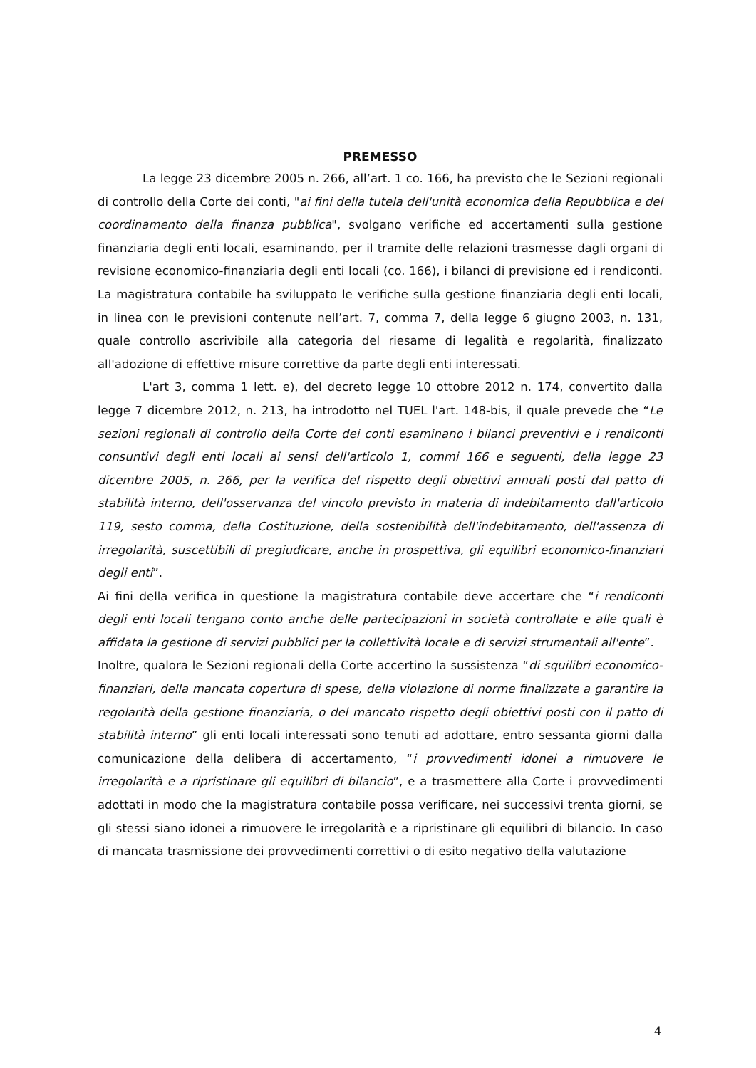PREMESSO
La legge 23 dicembre 2005 n. 266, all’art. 1 co. 166, ha previsto che le Sezioni regionali di controllo della Corte dei conti, "ai fini della tutela dell'unità economica della Repubblica e del coordinamento della finanza pubblica", svolgano verifiche ed accertamenti sulla gestione finanziaria degli enti locali, esaminando, per il tramite delle relazioni trasmesse dagli organi di revisione economico-finanziaria degli enti locali (co. 166), i bilanci di previsione ed i rendiconti. La magistratura contabile ha sviluppato le verifiche sulla gestione finanziaria degli enti locali, in linea con le previsioni contenute nell’art. 7, comma 7, della legge 6 giugno 2003, n. 131, quale controllo ascrivibile alla categoria del riesame di legalità e regolarità, finalizzato all'adozione di effettive misure correttive da parte degli enti interessati.
L'art 3, comma 1 lett. e), del decreto legge 10 ottobre 2012 n. 174, convertito dalla legge 7 dicembre 2012, n. 213, ha introdotto nel TUEL l'art. 148-bis, il quale prevede che “Le sezioni regionali di controllo della Corte dei conti esaminano i bilanci preventivi e i rendiconti consuntivi degli enti locali ai sensi dell'articolo 1, commi 166 e seguenti, della legge 23 dicembre 2005, n. 266, per la verifica del rispetto degli obiettivi annuali posti dal patto di stabilità interno, dell'osservanza del vincolo previsto in materia di indebitamento dall'articolo 119, sesto comma, della Costituzione, della sostenibilità dell'indebitamento, dell'assenza di irregolarità, suscettibili di pregiudicare, anche in prospettiva, gli equilibri economico-finanziari degli enti”.
Ai fini della verifica in questione la magistratura contabile deve accertare che “i rendiconti degli enti locali tengano conto anche delle partecipazioni in società controllate e alle quali è affidata la gestione di servizi pubblici per la collettività locale e di servizi strumentali all'ente”.
Inoltre, qualora le Sezioni regionali della Corte accertino la sussistenza “di squilibri economico-finanziari, della mancata copertura di spese, della violazione di norme finalizzate a garantire la regolarità della gestione finanziaria, o del mancato rispetto degli obiettivi posti con il patto di stabilità interno” gli enti locali interessati sono tenuti ad adottare, entro sessanta giorni dalla comunicazione della delibera di accertamento, “i provvedimenti idonei a rimuovere le irregolarità e a ripristinare gli equilibri di bilancio”, e a trasmettere alla Corte i provvedimenti adottati in modo che la magistratura contabile possa verificare, nei successivi trenta giorni, se gli stessi siano idonei a rimuovere le irregolarità e a ripristinare gli equilibri di bilancio. In caso di mancata trasmissione dei provvedimenti correttivi o di esito negativo della valutazione
4